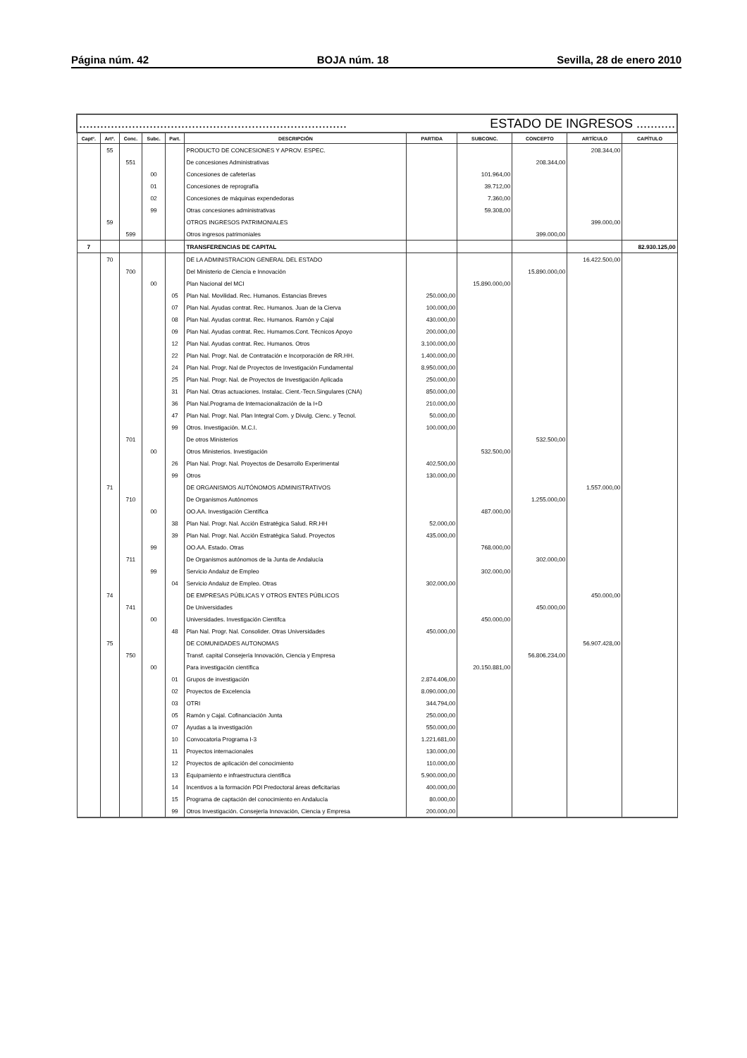Página núm. 42 BOJA núm. 18 Sevilla, 28 de enero 2010
| ............................................................................ ESTADO DE INGRESOS ........... | | | | | | | | | | |
| Captº. | Artº. | Conc. | Subc. | Part. | DESCRIPCIÓN | PARTIDA | SUBCONC. | CONCEPTO | ARTÍCULO | CAPÍTULO |
| | 55 | | | | PRODUCTO DE CONCESIONES Y APROV. ESPEC. | | | | 208.344,00 | |
| | | 551 | | | De concesiones Administrativas | | | 208.344,00 | | |
| | | | 00 | | Concesiones de cafeterías | | 101.964,00 | | | |
| | | | 01 | | Concesiones de reprografía | | 39.712,00 | | | |
| | | | 02 | | Concesiones de máquinas expendedoras | | 7.360,00 | | | |
| | | | 99 | | Otras concesiones administrativas | | 59.308,00 | | | |
| | 59 | | | | OTROS INGRESOS PATRIMONIALES | | | | 399.000,00 | |
| | | 599 | | | Otros ingresos patrimoniales | | | 399.000,00 | | |
| 7 | | | | | TRANSFERENCIAS DE CAPITAL | | | | | 82.930.125,00 |
| | 70 | | | | DE LA ADMINISTRACION GENERAL DEL ESTADO | | | | 16.422.500,00 | |
| | | 700 | | | Del Ministerio de Ciencia e Innovación | | | 15.890.000,00 | | |
| | | | 00 | | Plan Nacional del MCI | | 15.890.000,00 | | | |
| | | | | 05 | Plan Nal. Movilidad. Rec. Humanos. Estancias Breves | 250.000,00 | | | | |
| | | | | 07 | Plan Nal. Ayudas contrat. Rec. Humanos. Juan de la Cierva | 100.000,00 | | | | |
| | | | | 08 | Plan Nal. Ayudas contrat. Rec. Humanos. Ramón y Cajal | 430.000,00 | | | | |
| | | | | 09 | Plan Nal. Ayudas contrat. Rec. Humamos.Cont. Técnicos Apoyo | 200.000,00 | | | | |
| | | | | 12 | Plan Nal. Ayudas contrat. Rec. Humanos. Otros | 3.100.000,00 | | | | |
| | | | | 22 | Plan Nal. Progr. Nal. de Contratación e Incorporación de RR.HH. | 1.400.000,00 | | | | |
| | | | | 24 | Plan Nal. Progr. Nal de Proyectos de Investigación Fundamental | 8.950.000,00 | | | | |
| | | | | 25 | Plan Nal. Progr. Nal. de Proyectos de Investigación Aplicada | 250.000,00 | | | | |
| | | | | 31 | Plan Nal. Otras actuaciones. Instalac. Cient.-Tecn.Singulares (CNA) | 850.000,00 | | | | |
| | | | | 36 | Plan Nal.Programa de Internacionalización de la I+D | 210.000,00 | | | | |
| | | | | 47 | Plan Nal. Progr. Nal. Plan Integral Com. y Divulg. Cienc. y Tecnol. | 50.000,00 | | | | |
| | | | | 99 | Otros. Investigación. M.C.I. | 100.000,00 | | | | |
| | | 701 | | | De otros Ministerios | | | 532.500,00 | | |
| | | | 00 | | Otros Ministerios. Investigación | | 532.500,00 | | | |
| | | | | 26 | Plan Nal. Progr. Nal. Proyectos de Desarrollo Experimental | 402.500,00 | | | | |
| | | | | 99 | Otros | 130.000,00 | | | | |
| | 71 | | | | DE ORGANISMOS AUTÓNOMOS ADMINISTRATIVOS | | | | 1.557.000,00 | |
| | | 710 | | | De Organismos Autónomos | | | 1.255.000,00 | | |
| | | | 00 | | OO.AA. Investigación Científica | | 487.000,00 | | | |
| | | | | 38 | Plan Nal. Progr. Nal. Acción Estratégica Salud. RR.HH | 52.000,00 | | | | |
| | | | | 39 | Plan Nal. Progr. Nal. Acción Estratégica Salud. Proyectos | 435.000,00 | | | | |
| | | | 99 | | OO.AA. Estado. Otras | | 768.000,00 | | | |
| | | 711 | | | De Organismos autónomos de la Junta de Andalucía | | | 302.000,00 | | |
| | | | 99 | | Servicio Andaluz de Empleo | | 302.000,00 | | | |
| | | | | 04 | Servicio Andaluz de Empleo. Otras | 302.000,00 | | | | |
| | 74 | | | | DE EMPRESAS PÚBLICAS Y OTROS ENTES PÚBLICOS | | | | 450.000,00 | |
| | | 741 | | | De Universidades | | | 450.000,00 | | |
| | | | 00 | | Universidades. Investigación Científca | | 450.000,00 | | | |
| | | | | 48 | Plan Nal. Progr. Nal. Consolider. Otras Universidades | 450.000,00 | | | | |
| | 75 | | | | DE COMUNIDADES AUTONOMAS | | | | 56.907.428,00 | |
| | | 750 | | | Transf. capital Consejería Innovación, Ciencia y Empresa | | | 56.806.234,00 | | |
| | | | 00 | | Para investigación científica | | 20.150.881,00 | | | |
| | | | | 01 | Grupos de investigación | 2.874.406,00 | | | | |
| | | | | 02 | Proyectos de Excelencia | 8.090.000,00 | | | | |
| | | | | 03 | OTRI | 344.794,00 | | | | |
| | | | | 05 | Ramón y Cajal. Cofinanciación Junta | 250.000,00 | | | | |
| | | | | 07 | Ayudas a la investigación | 550.000,00 | | | | |
| | | | | 10 | Convocatoria Programa I-3 | 1.221.681,00 | | | | |
| | | | | 11 | Proyectos internacionales | 130.000,00 | | | | |
| | | | | 12 | Proyectos de aplicación del conocimiento | 110.000,00 | | | | |
| | | | | 13 | Equipamiento e infraestructura científica | 5.900.000,00 | | | | |
| | | | | 14 | Incentivos a la formación PDI Predoctoral áreas deficitarias | 400.000,00 | | | | |
| | | | | 15 | Programa de captación del conocimiento en Andalucía | 80.000,00 | | | | |
| | | | | 99 | Otros Investigación. Consejería Innovación, Ciencia y Empresa | 200.000,00 | | | | |